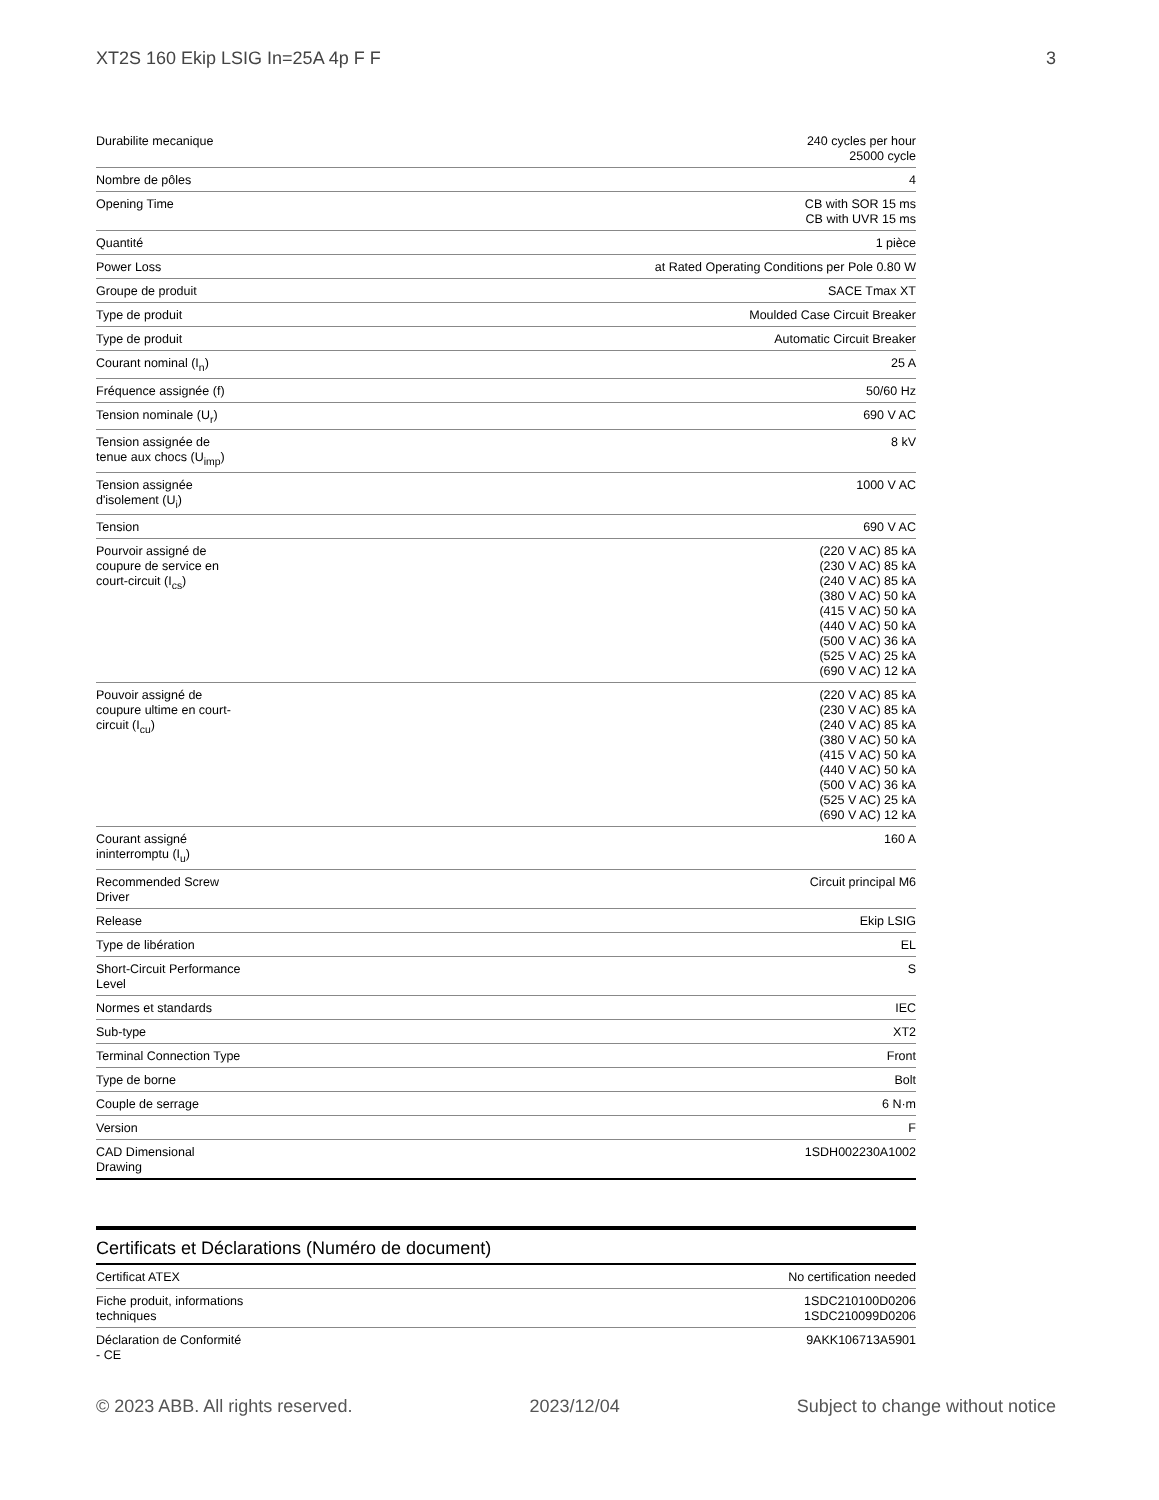XT2S 160 Ekip LSIG In=25A 4p F F 3
| Durabilite mecanique | 240 cycles per hour 25000 cycle |
| Nombre de pôles | 4 |
| Opening Time | CB with SOR 15 ms CB with UVR 15 ms |
| Quantité | 1 pièce |
| Power Loss | at Rated Operating Conditions per Pole 0.80 W |
| Groupe de produit | SACE Tmax XT |
| Type de produit | Moulded Case Circuit Breaker |
| Type de produit | Automatic Circuit Breaker |
| Courant nominal (I<sub>n</sub>) | 25 A |
| Fréquence assignée (f) | 50/60 Hz |
| Tension nominale (U<sub>r</sub>) | 690 V AC |
| Tension assignée de tenue aux chocs (U<sub>imp</sub>) | 8 kV |
| Tension assignée d'isolement (U<sub>i</sub>) | 1000 V AC |
| Tension | 690 V AC |
| Pourvoir assigné de coupure de service en court-circuit (I<sub>cs</sub>) | (220 V AC) 85 kA (230 V AC) 85 kA (240 V AC) 85 kA (380 V AC) 50 kA (415 V AC) 50 kA (440 V AC) 50 kA (500 V AC) 36 kA (525 V AC) 25 kA (690 V AC) 12 kA |
| Pouvoir assigné de coupure ultime en court- circuit (I<sub>cu</sub>) | (220 V AC) 85 kA (230 V AC) 85 kA (240 V AC) 85 kA (380 V AC) 50 kA (415 V AC) 50 kA (440 V AC) 50 kA (500 V AC) 36 kA (525 V AC) 25 kA (690 V AC) 12 kA |
| Courant assigné ininterromptu (I<sub>u</sub>) | 160 A |
| Recommended Screw Driver | Circuit principal M6 |
| Release | Ekip LSIG |
| Type de libération | EL |
| Short-Circuit Performance Level | S |
| Normes et standards | IEC |
| Sub-type | XT2 |
| Terminal Connection Type | Front |
| Type de borne | Bolt |
| Couple de serrage | 6 N·m |
| Version | F |
| CAD Dimensional Drawing | 1SDH002230A1002 |
Certificats et Déclarations (Numéro de document)
| Certificat ATEX | No certification needed |
| Fiche produit, informations techniques | 1SDC210100D0206 1SDC210099D0206 |
| Déclaration de Conformité - CE | 9AKK106713A5901 |
© 2023 ABB. All rights reserved. 2023/12/04 Subject to change without notice